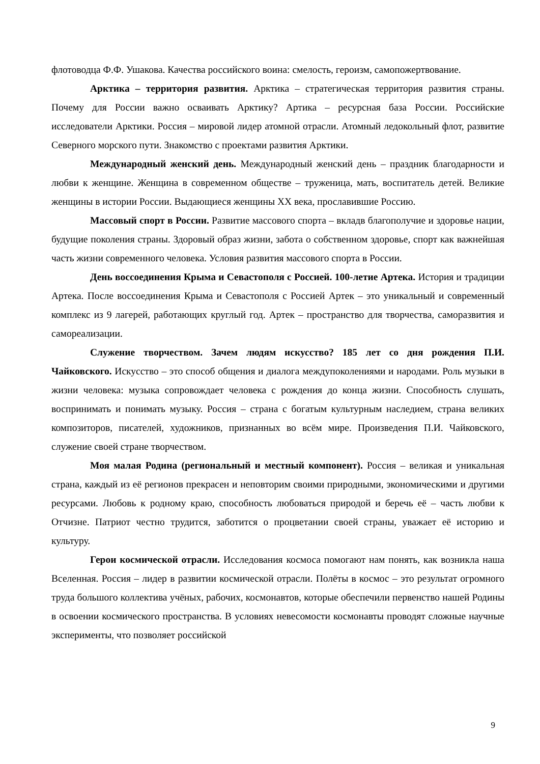флотоводца Ф.Ф. Ушакова. Качества российского воина: смелость, героизм, самопожертвование.
Арктика – территория развития. Арктика – стратегическая территория развития страны. Почему для России важно осваивать Арктику? Артика – ресурсная база России. Российские исследователи Арктики. Россия – мировой лидер атомной отрасли. Атомный ледокольный флот, развитие Северного морского пути. Знакомство с проектами развития Арктики.
Международный женский день. Международный женский день – праздник благодарности и любви к женщине. Женщина в современном обществе – труженица, мать, воспитатель детей. Великие женщины в истории России. Выдающиеся женщины ХХ века, прославившие Россию.
Массовый спорт в России. Развитие массового спорта – вкладв благополучие и здоровье нации, будущие поколения страны. Здоровый образ жизни, забота о собственном здоровье, спорт как важнейшая часть жизни современного человека. Условия развития массового спорта в России.
День воссоединения Крыма и Севастополя с Россией. 100-летие Артека. История и традиции Артека. После воссоединения Крыма и Севастополя с Россией Артек – это уникальный и современный комплекс из 9 лагерей, работающих круглый год. Артек – пространство для творчества, саморазвития и самореализации.
Служение творчеством. Зачем людям искусство? 185 лет со дня рождения П.И. Чайковского. Искусство – это способ общения и диалога междупоколениями и народами. Роль музыки в жизни человека: музыка сопровождает человека с рождения до конца жизни. Способность слушать, воспринимать и понимать музыку. Россия – страна с богатым культурным наследием, страна великих композиторов, писателей, художников, признанных во всём мире. Произведения П.И. Чайковского, служение своей стране творчеством.
Моя малая Родина (региональный и местный компонент). Россия – великая и уникальная страна, каждый из её регионов прекрасен и неповторим своими природными, экономическими и другими ресурсами. Любовь к родному краю, способность любоваться природой и беречь её – часть любви к Отчизне. Патриот честно трудится, заботится о процветании своей страны, уважает её историю и культуру.
Герои космической отрасли. Исследования космоса помогают нам понять, как возникла наша Вселенная. Россия – лидер в развитии космической отрасли. Полёты в космос – это результат огромного труда большого коллектива учёных, рабочих, космонавтов, которые обеспечили первенство нашей Родины в освоении космического пространства. В условиях невесомости космонавты проводят сложные научные эксперименты, что позволяет российской
9